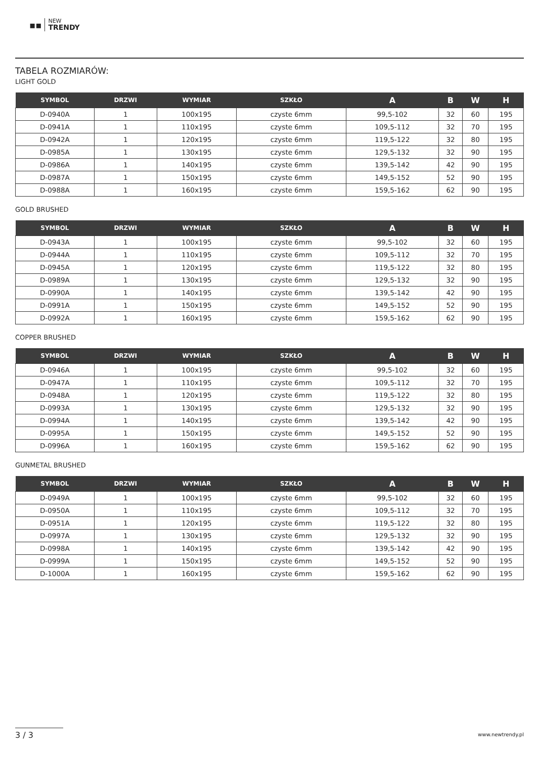▪▪
NEW
TRENDY
TABELA ROZMIARÓW:
LIGHT GOLD
| SYMBOL | DRZWI | WYMIAR | SZKŁO | A | B | W | H |
| --- | --- | --- | --- | --- | --- | --- | --- |
| D-0940A | 1 | 100x195 | czyste 6mm | 99,5-102 | 32 | 60 | 195 |
| D-0941A | 1 | 110x195 | czyste 6mm | 109,5-112 | 32 | 70 | 195 |
| D-0942A | 1 | 120x195 | czyste 6mm | 119,5-122 | 32 | 80 | 195 |
| D-0985A | 1 | 130x195 | czyste 6mm | 129,5-132 | 32 | 90 | 195 |
| D-0986A | 1 | 140x195 | czyste 6mm | 139,5-142 | 42 | 90 | 195 |
| D-0987A | 1 | 150x195 | czyste 6mm | 149,5-152 | 52 | 90 | 195 |
| D-0988A | 1 | 160x195 | czyste 6mm | 159,5-162 | 62 | 90 | 195 |
GOLD BRUSHED
| SYMBOL | DRZWI | WYMIAR | SZKŁO | A | B | W | H |
| --- | --- | --- | --- | --- | --- | --- | --- |
| D-0943A | 1 | 100x195 | czyste 6mm | 99,5-102 | 32 | 60 | 195 |
| D-0944A | 1 | 110x195 | czyste 6mm | 109,5-112 | 32 | 70 | 195 |
| D-0945A | 1 | 120x195 | czyste 6mm | 119,5-122 | 32 | 80 | 195 |
| D-0989A | 1 | 130x195 | czyste 6mm | 129,5-132 | 32 | 90 | 195 |
| D-0990A | 1 | 140x195 | czyste 6mm | 139,5-142 | 42 | 90 | 195 |
| D-0991A | 1 | 150x195 | czyste 6mm | 149,5-152 | 52 | 90 | 195 |
| D-0992A | 1 | 160x195 | czyste 6mm | 159,5-162 | 62 | 90 | 195 |
COPPER BRUSHED
| SYMBOL | DRZWI | WYMIAR | SZKŁO | A | B | W | H |
| --- | --- | --- | --- | --- | --- | --- | --- |
| D-0946A | 1 | 100x195 | czyste 6mm | 99,5-102 | 32 | 60 | 195 |
| D-0947A | 1 | 110x195 | czyste 6mm | 109,5-112 | 32 | 70 | 195 |
| D-0948A | 1 | 120x195 | czyste 6mm | 119,5-122 | 32 | 80 | 195 |
| D-0993A | 1 | 130x195 | czyste 6mm | 129,5-132 | 32 | 90 | 195 |
| D-0994A | 1 | 140x195 | czyste 6mm | 139,5-142 | 42 | 90 | 195 |
| D-0995A | 1 | 150x195 | czyste 6mm | 149,5-152 | 52 | 90 | 195 |
| D-0996A | 1 | 160x195 | czyste 6mm | 159,5-162 | 62 | 90 | 195 |
GUNMETAL BRUSHED
| SYMBOL | DRZWI | WYMIAR | SZKŁO | A | B | W | H |
| --- | --- | --- | --- | --- | --- | --- | --- |
| D-0949A | 1 | 100x195 | czyste 6mm | 99,5-102 | 32 | 60 | 195 |
| D-0950A | 1 | 110x195 | czyste 6mm | 109,5-112 | 32 | 70 | 195 |
| D-0951A | 1 | 120x195 | czyste 6mm | 119,5-122 | 32 | 80 | 195 |
| D-0997A | 1 | 130x195 | czyste 6mm | 129,5-132 | 32 | 90 | 195 |
| D-0998A | 1 | 140x195 | czyste 6mm | 139,5-142 | 42 | 90 | 195 |
| D-0999A | 1 | 150x195 | czyste 6mm | 149,5-152 | 52 | 90 | 195 |
| D-1000A | 1 | 160x195 | czyste 6mm | 159,5-162 | 62 | 90 | 195 |
3 / 3 www.newtrendy.pl